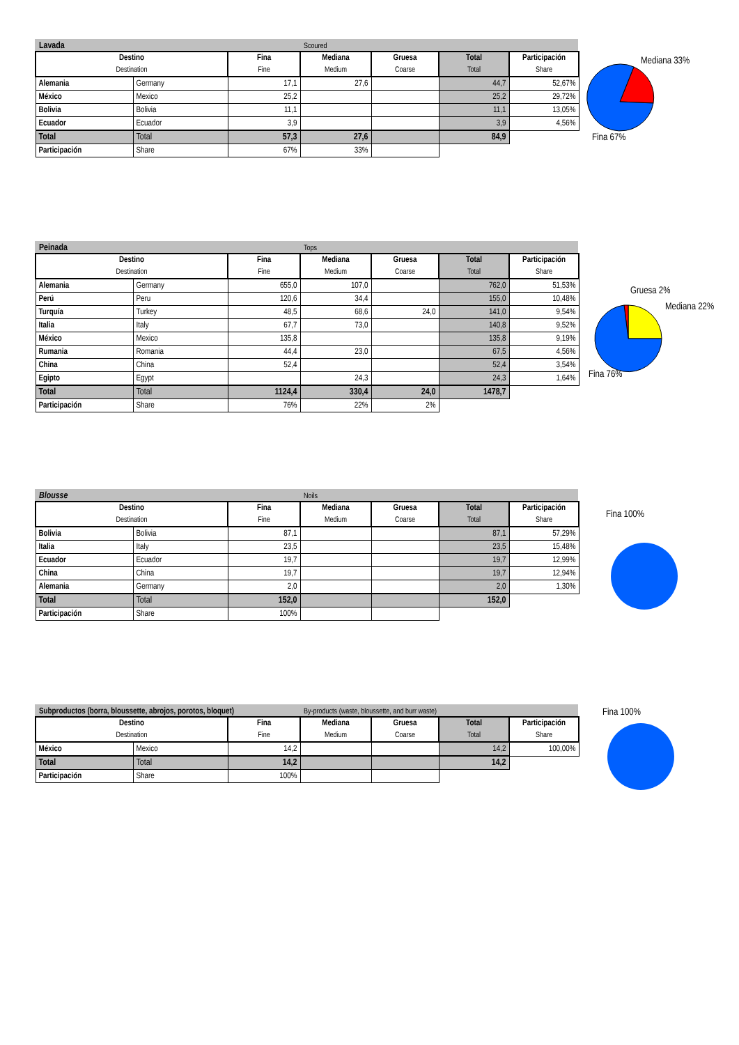Lavada Scoured
| Destino Destination | | Fina Fine | Mediana Medium | Gruesa Coarse | Total Total | Participación Share |
| --- | --- | --- | --- | --- | --- | --- |
| Alemania | Germany | 17,1 | 27,6 | | 44,7 | 52,67% |
| México | Mexico | 25,2 | | | 25,2 | 29,72% |
| Bolivia | Bolivia | 11,1 | | | 11,1 | 13,05% |
| Ecuador | Ecuador | 3,9 | | | 3,9 | 4,56% |
| Total | Total | 57,3 | 27,6 | | 84,9 | |
| Participación | Share | 67% | 33% | | | |
Mediana 33%
Fina 67%
Peinada Tops
| Destino Destination | | Fina Fine | Mediana Medium | Gruesa Coarse | Total Total | Participación Share |
| --- | --- | --- | --- | --- | --- | --- |
| Alemania | Germany | 655,0 | 107,0 | | 762,0 | 51,53% |
| Perú | Peru | 120,6 | 34,4 | | 155,0 | 10,48% |
| Turquía | Turkey | 48,5 | 68,6 | 24,0 | 141,0 | 9,54% |
| Italia | Italy | 67,7 | 73,0 | | 140,8 | 9,52% |
| México | Mexico | 135,8 | | | 135,8 | 9,19% |
| Rumania | Romania | 44,4 | 23,0 | | 67,5 | 4,56% |
| China | China | 52,4 | | | 52,4 | 3,54% |
| Egipto | Egypt | | 24,3 | | 24,3 | 1,64% |
| Total | Total | 1124,4 | 330,4 | 24,0 | 1478,7 | |
| Participación | Share | 76% | 22% | 2% | | |
Gruesa 2%
Mediana 22%
Fina 76%
Blousse Noils
| Destino Destination | | Fina Fine | Mediana Medium | Gruesa Coarse | Total Total | Participación Share |
| --- | --- | --- | --- | --- | --- | --- |
| Bolivia | Bolivia | 87,1 | | | 87,1 | 57,29% |
| Italia | Italy | 23,5 | | | 23,5 | 15,48% |
| Ecuador | Ecuador | 19,7 | | | 19,7 | 12,99% |
| China | China | 19,7 | | | 19,7 | 12,94% |
| Alemania | Germany | 2,0 | | | 2,0 | 1,30% |
| Total | Total | 152,0 | | | 152,0 | |
| Participación | Share | 100% | | | | |
Fina 100%
Subproductos (borra, bloussette, abrojos, porotos, bloquet) By-products (waste, bloussette, and burr waste)
| Destino Destination | | Fina Fine | Mediana Medium | Gruesa Coarse | Total Total | Participación Share |
| --- | --- | --- | --- | --- | --- | --- |
| México | Mexico | 14,2 | | | 14,2 | 100,00% |
| Total | Total | 14,2 | | | 14,2 | |
| Participación | Share | 100% | | | | |
Fina 100%